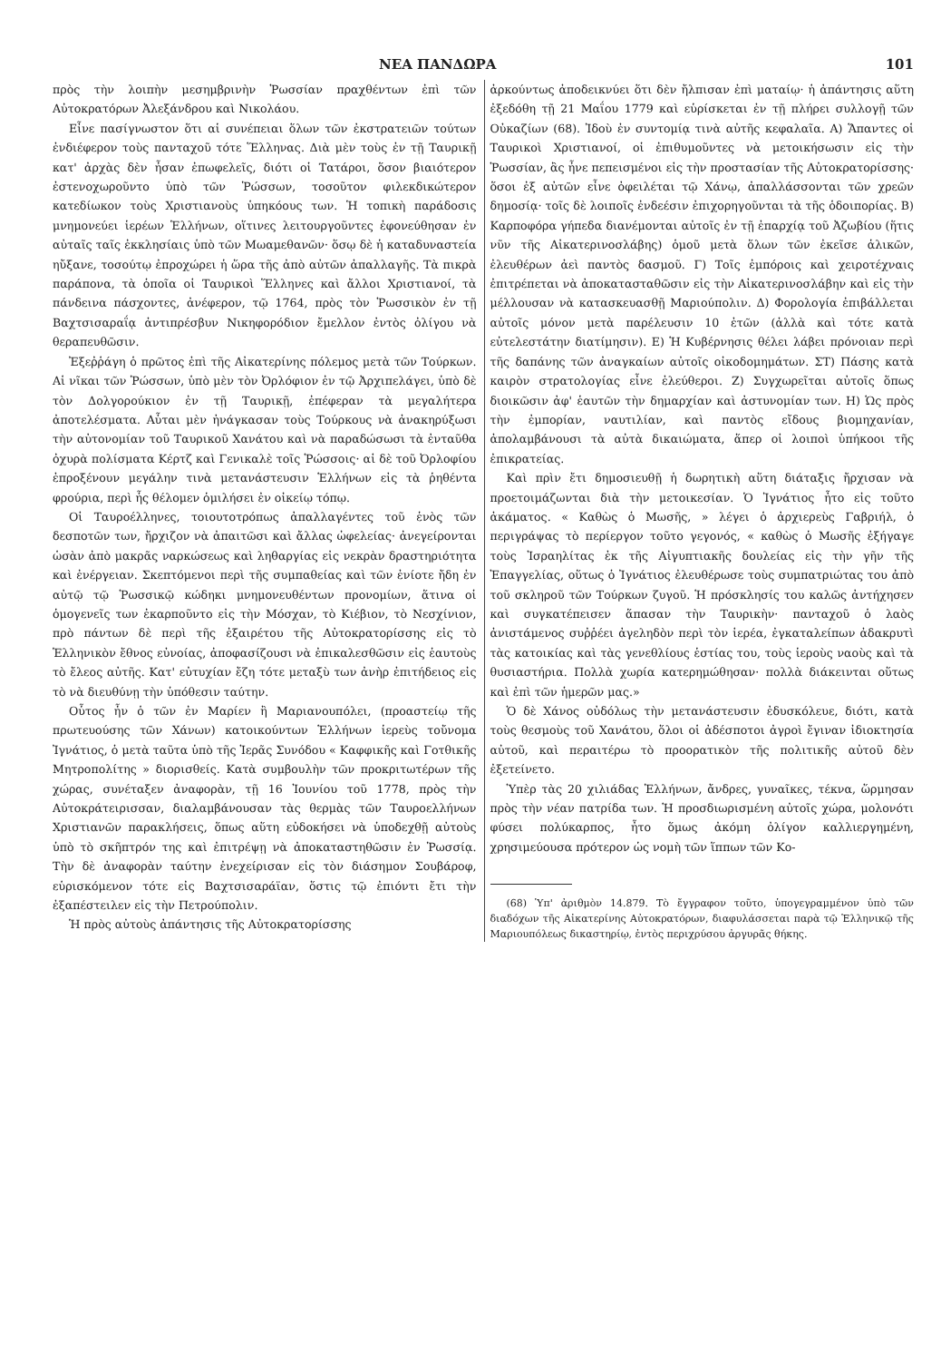ΝΕΑ ΠΑΝΔΩΡΑ 101
πρὸς τὴν λοιπὴν μεσημβρινὴν Ῥωσσίαν πραχθέντων ἐπὶ τῶν Αὐτοκρατόρων Ἀλεξάνδρου καὶ Νικολάου.
Εἶνε πασίγνωστον ὅτι αἱ συνέπειαι ὅλων τῶν ἐκστρατειῶν τούτων ἐνδιέφερον τοὺς πανταχοῦ τότε Ἕλληνας. Διὰ μὲν τοὺς ἐν τῇ Ταυρικῇ κατ' ἀρχὰς δὲν ἦσαν ἐπωφελεῖς, διότι οἱ Τατάροι, ὅσον βιαιότερον ἐστενοχωροῦντο ὑπὸ τῶν Ῥώσσων, τοσοῦτον φιλεκδικώτερον κατεδίωκον τοὺς Χριστιανοὺς ὑπηκόους των. Ἡ τοπικὴ παράδοσις μνημονεύει ἱερέων Ἑλλήνων, οἵτινες λειτουργοῦντες ἐφονεύθησαν ἐν αὐταῖς ταῖς ἐκκλησίαις ὑπὸ τῶν Μωαμεθανῶν· ὅσῳ δὲ ἡ καταδυναστεία ηὔξανε, τοσούτῳ ἐπροχώρει ἡ ὥρα τῆς ἀπὸ αὐτῶν ἀπαλλαγῆς. Τὰ πικρὰ παράπονα, τὰ ὁποῖα οἱ Ταυρικοὶ Ἕλληνες καὶ ἄλλοι Χριστιανοί, τὰ πάνδεινα πάσχοντες, ἀνέφερον, τῷ 1764, πρὸς τὸν Ῥωσσικὸν ἐν τῇ Βαχτσισαραΐᾳ ἀντιπρέσβυν Νικηφορόδιον ἔμελλον ἐντὸς ὀλίγου νὰ θεραπευθῶσιν.
Ἐξεῤῥάγη ὁ πρῶτος ἐπὶ τῆς Αἰκατερίνης πόλεμος μετὰ τῶν Τούρκων. Αἱ νῖκαι τῶν Ῥώσσων, ὑπὸ μὲν τὸν Ὀρλόφιον ἐν τῷ Ἀρχιπελάγει, ὑπὸ δὲ τὸν Δολγορούκιον ἐν τῇ Ταυρικῇ, ἐπέφεραν τὰ μεγαλήτερα ἀποτελέσματα. Αὗται μὲν ἠνάγκασαν τοὺς Τούρκους νὰ ἀνακηρύξωσι τὴν αὐτονομίαν τοῦ Ταυρικοῦ Χανάτου καὶ νὰ παραδώσωσι τὰ ἐνταῦθα ὀχυρὰ πολίσματα Κέρτζ καὶ Γενικαλὲ τοῖς Ῥώσσοις· αἱ δὲ τοῦ Ὀρλοφίου ἐπροξένουν μεγάλην τινὰ μετανάστευσιν Ἑλλήνων εἰς τὰ ῥηθέντα φρούρια, περὶ ἧς θέλομεν ὁμιλήσει ἐν οἰκείῳ τόπῳ.
Οἱ Ταυροέλληνες, τοιουτοτρόπως ἀπαλλαγέντες τοῦ ἑνὸς τῶν δεσποτῶν των, ἤρχιζον νὰ ἀπαιτῶσι καὶ ἄλλας ὠφελείας· ἀνεγείρονται ὡσὰν ἀπὸ μακρᾶς ναρκώσεως καὶ ληθαργίας εἰς νεκρὰν δραστηριότητα καὶ ἐνέργειαν. Σκεπτόμενοι περὶ τῆς συμπαθείας καὶ τῶν ἐνίοτε ἤδη ἐν αὐτῷ τῷ Ῥωσσικῷ κώδηκι μνημονευθέντων προνομίων, ἅτινα οἱ ὁμογενεῖς των ἐκαρποῦντο εἰς τὴν Μόσχαν, τὸ Κιέβιον, τὸ Νεσχίνιον, πρὸ πάντων δὲ περὶ τῆς ἐξαιρέτου τῆς Αὐτοκρατορίσσης εἰς τὸ Ἑλληνικὸν ἔθνος εὐνοίας, ἀποφασίζουσι νὰ ἐπικαλεσθῶσιν εἰς ἑαυτοὺς τὸ ἔλεος αὐτῆς. Κατ' εὐτυχίαν ἔζη τότε μεταξὺ των ἀνὴρ ἐπιτήδειος εἰς τὸ νὰ διευθύνῃ τὴν ὑπόθεσιν ταύτην.
Οὗτος ἦν ὁ τῶν ἐν Μαρίεν ἢ Μαριανουπόλει, (προαστείῳ τῆς πρωτευούσης τῶν Χάνων) κατοικούντων Ἑλλήνων ἱερεὺς τοὔνομα Ἰγνάτιος, ὁ μετὰ ταῦτα ὑπὸ τῆς Ἱερᾶς Συνόδου « Καφφικῆς καὶ Γοτθικῆς Μητροπολίτης » διορισθείς. Κατὰ συμβουλὴν τῶν προκριτωτέρων τῆς χώρας, συνέταξεν ἀναφορὰν, τῇ 16 Ἰουνίου τοῦ 1778, πρὸς τὴν Αὐτοκράτειρισσαν, διαλαμβάνουσαν τὰς θερμὰς τῶν Ταυροελλήνων Χριστιανῶν παρακλήσεις, ὅπως αὕτη εὐδοκήσει νὰ ὑποδεχθῇ αὐτοὺς ὑπὸ τὸ σκῆπτρόν της καὶ ἐπιτρέψῃ νὰ ἀποκαταστηθῶσιν ἐν Ῥωσσίᾳ. Τὴν δὲ ἀναφορὰν ταύτην ἐνεχείρισαν εἰς τὸν διάσημον Σουβάροφ, εὑρισκόμενον τότε εἰς Βαχτσισαράϊαν, ὅστις τῷ ἐπιόντι ἔτι τὴν ἐξαπέστειλεν εἰς τὴν Πετρούπολιν.
Ἡ πρὸς αὐτοὺς ἀπάντησις τῆς Αὐτοκρατορίσσης
ἀρκούντως ἀποδεικνύει ὅτι δὲν ἤλπισαν ἐπὶ ματαίῳ· ἡ ἀπάντησις αὕτη ἐξεδόθη τῇ 21 Μαΐου 1779 καὶ εὑρίσκεται ἐν τῇ πλήρει συλλογῇ τῶν Οὐκαζίων (68). Ἰδοὺ ἐν συντομίᾳ τινὰ αὐτῆς κεφαλαῖα. Α) Ἅπαντες οἱ Ταυρικοὶ Χριστιανοί, οἱ ἐπιθυμοῦντες νὰ μετοικήσωσιν εἰς τὴν Ῥωσσίαν, ἂς ἦνε πεπεισμένοι εἰς τὴν προστασίαν τῆς Αὐτοκρατορίσσης· ὅσοι ἐξ αὐτῶν εἶνε ὀφειλέται τῷ Χάνῳ, ἀπαλλάσσονται τῶν χρεῶν δημοσίᾳ· τοῖς δὲ λοιποῖς ἐνδεέσιν ἐπιχορηγοῦνται τὰ τῆς ὁδοιπορίας. Β) Καρποφόρα γήπεδα διανέμονται αὐτοῖς ἐν τῇ ἐπαρχίᾳ τοῦ Ἀζωβίου (ἥτις νῦν τῆς Αἰκατερινοσλάβης) ὁμοῦ μετὰ ὅλων τῶν ἐκεῖσε ἁλικῶν, ἐλευθέρων ἀεὶ παντὸς δασμοῦ. Γ) Τοῖς ἐμπόροις καὶ χειροτέχναις ἐπιτρέπεται νὰ ἀποκατασταθῶσιν εἰς τὴν Αἰκατερινοσλάβην καὶ εἰς τὴν μέλλουσαν νὰ κατασκευασθῇ Μαριούπολιν. Δ) Φορολογία ἐπιβάλλεται αὐτοῖς μόνον μετὰ παρέλευσιν 10 ἐτῶν (ἀλλὰ καὶ τότε κατὰ εὐτελεστάτην διατίμησιν). Ε) Ἡ Κυβέρνησις θέλει λάβει πρόνοιαν περὶ τῆς δαπάνης τῶν ἀναγκαίων αὐτοῖς οἰκοδομημάτων. ΣΤ) Πάσης κατὰ καιρὸν στρατολογίας εἶνε ἐλεύθεροι. Ζ) Συγχωρεῖται αὐτοῖς ὅπως διοικῶσιν ἀφ' ἑαυτῶν τὴν δημαρχίαν καὶ ἀστυνομίαν των. Η) Ὡς πρὸς τὴν ἐμπορίαν, ναυτιλίαν, καὶ παντὸς εἴδους βιομηχανίαν, ἀπολαμβάνουσι τὰ αὐτὰ δικαιώματα, ἅπερ οἱ λοιποὶ ὑπήκοοι τῆς ἐπικρατείας.
Καὶ πρὶν ἔτι δημοσιευθῇ ἡ δωρητικὴ αὕτη διάταξις ἤρχισαν νὰ προετοιμάζωνται διὰ τὴν μετοικεσίαν. Ὁ Ἰγνάτιος ἦτο εἰς τοῦτο ἀκάματος. « Καθὼς ὁ Μωσῆς, » λέγει ὁ ἀρχιερεὺς Γαβριήλ, ὁ περιγράψας τὸ περίεργον τοῦτο γεγονός, « καθὼς ὁ Μωσῆς ἐξήγαγε τοὺς Ἰσραηλίτας ἐκ τῆς Αἰγυπτιακῆς δουλείας εἰς τὴν γῆν τῆς Ἐπαγγελίας, οὕτως ὁ Ἰγνάτιος ἐλευθέρωσε τοὺς συμπατριώτας του ἀπὸ τοῦ σκληροῦ τῶν Τούρκων ζυγοῦ. Ἡ πρόσκλησίς του καλῶς ἀντήχησεν καὶ συγκατέπεισεν ἅπασαν τὴν Ταυρικὴν· πανταχοῦ ὁ λαὸς ἀνιστάμενος συῤῥέει ἀγεληδὸν περὶ τὸν ἱερέα, ἐγκαταλείπων ἀδακρυτὶ τὰς κατοικίας καὶ τὰς γενεθλίους ἑστίας του, τοὺς ἱεροὺς ναοὺς καὶ τὰ θυσιαστήρια. Πολλὰ χωρία κατερημώθησαν· πολλὰ διάκεινται οὕτως καὶ ἐπὶ τῶν ἡμερῶν μας.»
Ὁ δὲ Χάνος οὐδόλως τὴν μετανάστευσιν ἐδυσκόλευε, διότι, κατὰ τοὺς θεσμοὺς τοῦ Χανάτου, ὅλοι οἱ ἀδέσποτοι ἀγροὶ ἔγιναν ἰδιοκτησία αὐτοῦ, καὶ περαιτέρω τὸ προορατικὸν τῆς πολιτικῆς αὐτοῦ δὲν ἐξετείνετο.
Ὑπὲρ τὰς 20 χιλιάδας Ἑλλήνων, ἄνδρες, γυναῖκες, τέκνα, ὥρμησαν πρὸς τὴν νέαν πατρίδα των. Ἡ προσδιωρισμένη αὐτοῖς χώρα, μολονότι φύσει πολύκαρπος, ἦτο ὅμως ἀκόμη ὀλίγον καλλιεργημένη, χρησιμεύουσα πρότερον ὡς νομὴ τῶν ἵππων τῶν Κο-
(68) Ὑπ' ἀριθμὸν 14.879. Τὸ ἔγγραφον τοῦτο, ὑπογεγραμμένον ὑπὸ τῶν διαδόχων τῆς Αἰκατερίνης Αὐτοκρατόρων, διαφυλάσσεται παρὰ τῷ Ἑλληνικῷ τῆς Μαριουπόλεως δικαστηρίῳ, ἐντὸς περιχρύσου ἀργυρᾶς θήκης.